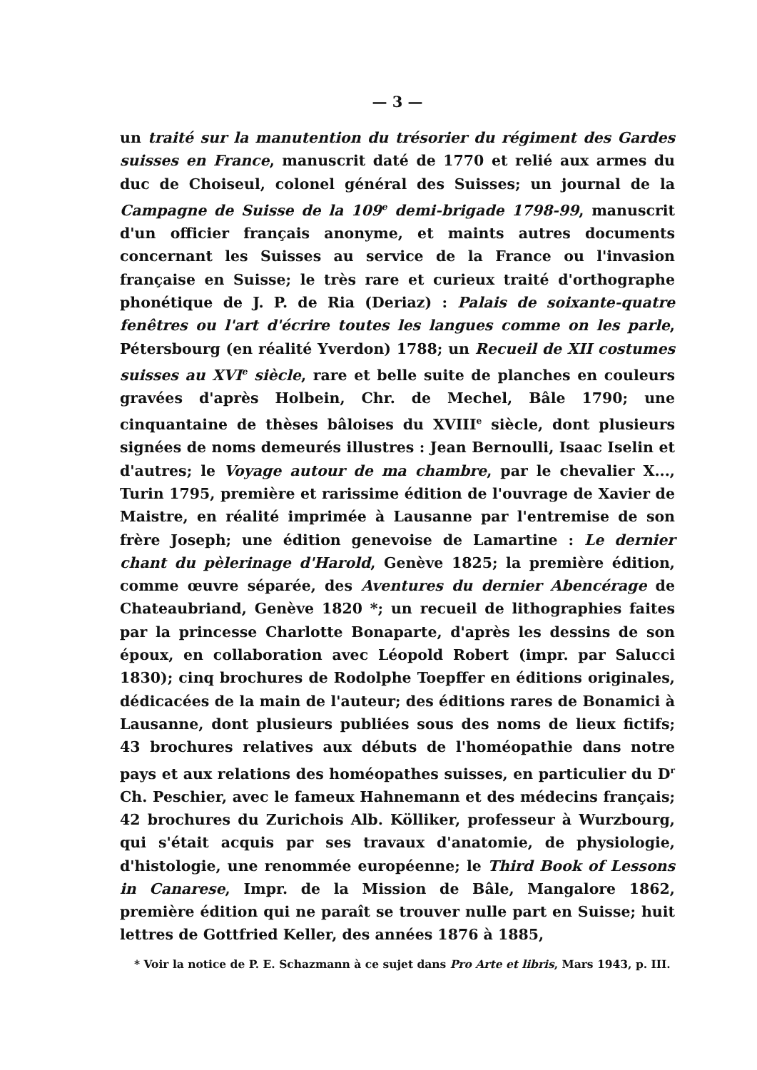— 3 —
un traité sur la manutention du trésorier du régiment des Gardes suisses en France, manuscrit daté de 1770 et relié aux armes du duc de Choiseul, colonel général des Suisses; un journal de la Campagne de Suisse de la 109<sup>e</sup> demi-brigade 1798-99, manuscrit d'un officier français anonyme, et maints autres documents concernant les Suisses au service de la France ou l'invasion française en Suisse; le très rare et curieux traité d'orthographe phonétique de J. P. de Ria (Deriaz) : Palais de soixante-quatre fenêtres ou l'art d'écrire toutes les langues comme on les parle, Pétersbourg (en réalité Yverdon) 1788; un Recueil de XII costumes suisses au XVI<sup>e</sup> siècle, rare et belle suite de planches en couleurs gravées d'après Holbein, Chr. de Mechel, Bâle 1790; une cinquantaine de thèses bâloises du XVIII<sup>e</sup> siècle, dont plusieurs signées de noms demeurés illustres : Jean Bernoulli, Isaac Iselin et d'autres; le Voyage autour de ma chambre, par le chevalier X..., Turin 1795, première et rarissime édition de l'ouvrage de Xavier de Maistre, en réalité imprimée à Lausanne par l'entremise de son frère Joseph; une édition genevoise de Lamartine : Le dernier chant du pèlerinage d'Harold, Genève 1825; la première édition, comme œuvre séparée, des Aventures du dernier Abencérage de Chateaubriand, Genève 1820 *; un recueil de lithographies faites par la princesse Charlotte Bonaparte, d'après les dessins de son époux, en collaboration avec Léopold Robert (impr. par Salucci 1830); cinq brochures de Rodolphe Toepffer en éditions originales, dédicacées de la main de l'auteur; des éditions rares de Bonamici à Lausanne, dont plusieurs publiées sous des noms de lieux fictifs; 43 brochures relatives aux débuts de l'homéopathie dans notre pays et aux relations des homéopathes suisses, en particulier du D<sup>r</sup> Ch. Peschier, avec le fameux Hahnemann et des médecins français; 42 brochures du Zurichois Alb. Kölliker, professeur à Wurzbourg, qui s'était acquis par ses travaux d'anatomie, de physiologie, d'histologie, une renommée européenne; le Third Book of Lessons in Canarese, Impr. de la Mission de Bâle, Mangalore 1862, première édition qui ne paraît se trouver nulle part en Suisse; huit lettres de Gottfried Keller, des années 1876 à 1885,
* Voir la notice de P. E. Schazmann à ce sujet dans Pro Arte et libris, Mars 1943, p. III.